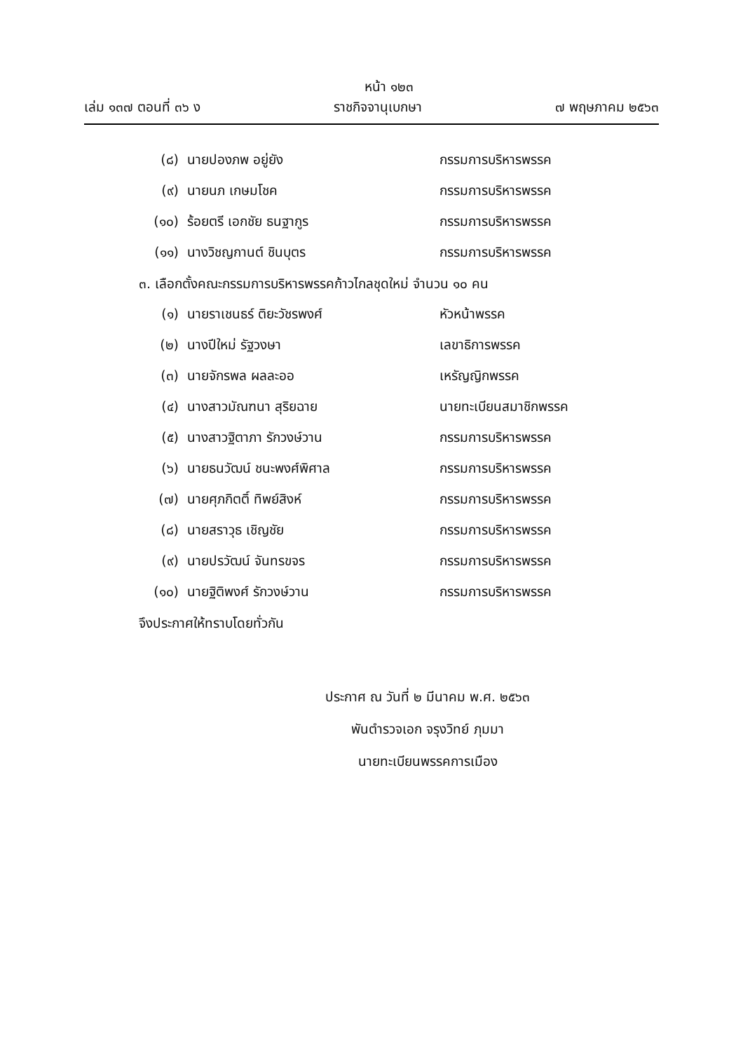หน้า ๑๒๓
เล่ม ๑๓๗ ตอนที่ ๓๖ ง ราชกิจจานุเบกษา ๗ พฤษภาคม ๒๕๖๓
(๘) นายปองภพ อยู่ยัง กรรมการบริหารพรรค
(๙) นายนภ เกษมโชค กรรมการบริหารพรรค
(๑๐) ร้อยตรี เอกชัย ธนฐากูร กรรมการบริหารพรรค
(๑๑) นางวิชญกานต์ ชินบุตร กรรมการบริหารพรรค
๓. เลือกตั้งคณะกรรมการบริหารพรรคก้าวไกลชุดใหม่ จำนวน ๑๐ คน
(๑) นายราเชนธร์ ติยะวัชรพงศ์ หัวหน้าพรรค
(๒) นางปีใหม่ รัฐวงษา เลขาธิการพรรค
(๓) นายจักรพล ผลละออ เหรัญญิกพรรค
(๔) นางสาวมัณฑนา สุริยฉาย นายทะเบียนสมาชิกพรรค
(๕) นางสาวฐิตาภา รักวงษ์วาน กรรมการบริหารพรรค
(๖) นายธนวัฒน์ ชนะพงศ์พิศาล กรรมการบริหารพรรค
(๗) นายศุภกิตติ์ ทิพย์สิงห์ กรรมการบริหารพรรค
(๘) นายสราวุธ เชิญชัย กรรมการบริหารพรรค
(๙) นายปรวัฒน์ จันทรขจร กรรมการบริหารพรรค
(๑๐) นายฐิติพงศ์ รักวงษ์วาน กรรมการบริหารพรรค
จึงประกาศให้ทราบโดยทั่วกัน
ประกาศ ณ วันที่ ๒ มีนาคม พ.ศ. ๒๕๖๓
พันตำรวจเอก จรุงวิทย์ ภุมมา
นายทะเบียนพรรคการเมือง